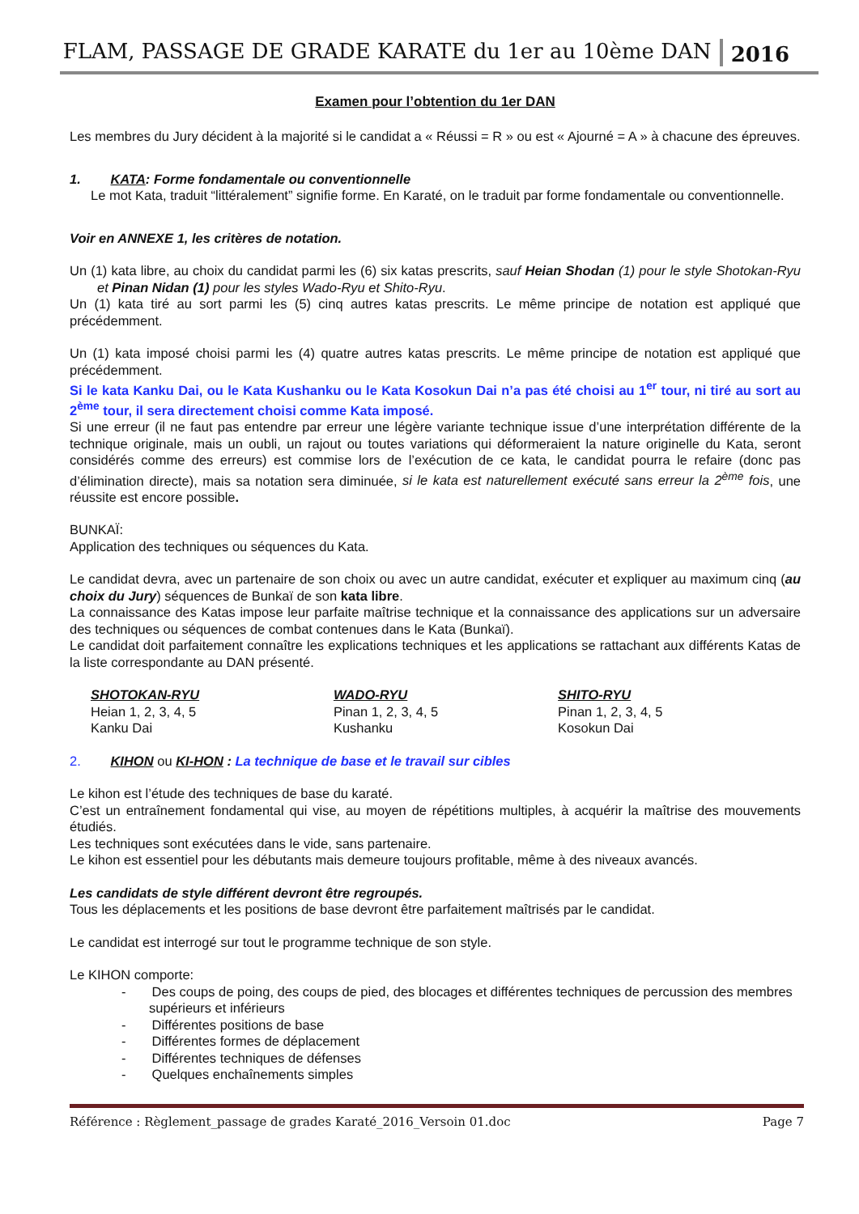FLAM, PASSAGE DE GRADE KARATE du 1er au 10ème DAN 2016
Examen pour l’obtention du 1er DAN
Les membres du Jury décident à la majorité si le candidat a « Réussi = R » ou est « Ajourné = A » à chacune des épreuves.
1. KATA: Forme fondamentale ou conventionnelle
Le mot Kata, traduit “littéralement” signifie forme. En Karaté, on le traduit par forme fondamentale ou conventionnelle.
Voir en ANNEXE 1, les critères de notation.
Un (1) kata libre, au choix du candidat parmi les (6) six katas prescrits, sauf Heian Shodan (1) pour le style Shotokan-Ryu et Pinan Nidan (1) pour les styles Wado-Ryu et Shito-Ryu.
Un (1) kata tiré au sort parmi les (5) cinq autres katas prescrits. Le même principe de notation est appliqué que précédemment.
Un (1) kata imposé choisi parmi les (4) quatre autres katas prescrits. Le même principe de notation est appliqué que précédemment.
Si le kata Kanku Dai, ou le Kata Kushanku ou le Kata Kosokun Dai n’a pas été choisi au 1<sup>er</sup> tour, ni tiré au sort au 2<sup>ème</sup> tour, il sera directement choisi comme Kata imposé.
Si une erreur (il ne faut pas entendre par erreur une légère variante technique issue d’une interprétation différente de la technique originale, mais un oubli, un rajout ou toutes variations qui déformeraient la nature originelle du Kata, seront considérés comme des erreurs) est commise lors de l’exécution de ce kata, le candidat pourra le refaire (donc pas d’élimination directe), mais sa notation sera diminuée, si le kata est naturellement exécuté sans erreur la 2<sup>ème</sup> fois, une réussite est encore possible.
BUNKAÏ:
Application des techniques ou séquences du Kata.
Le candidat devra, avec un partenaire de son choix ou avec un autre candidat, exécuter et expliquer au maximum cinq (au choix du Jury) séquences de Bunkaï de son kata libre.
La connaissance des Katas impose leur parfaite maîtrise technique et la connaissance des applications sur un adversaire des techniques ou séquences de combat contenues dans le Kata (Bunkaï).
Le candidat doit parfaitement connaître les explications techniques et les applications se rattachant aux différents Katas de la liste correspondante au DAN présenté.
SHOTOKAN-RYU
Heian 1, 2, 3, 4, 5
Kanku Dai
WADO-RYU
Pinan 1, 2, 3, 4, 5
Kushanku
SHITO-RYU
Pinan 1, 2, 3, 4, 5
Kosokun Dai
2. KIHON ou KI-HON : La technique de base et le travail sur cibles
Le kihon est l’étude des techniques de base du karaté.
C’est un entraînement fondamental qui vise, au moyen de répétitions multiples, à acquérir la maîtrise des mouvements étudiés.
Les techniques sont exécutées dans le vide, sans partenaire.
Le kihon est essentiel pour les débutants mais demeure toujours profitable, même à des niveaux avancés.
Les candidats de style différent devront être regroupés.
Tous les déplacements et les positions de base devront être parfaitement maîtrisés par le candidat.
Le candidat est interrogé sur tout le programme technique de son style.
Le KIHON comporte:
- Des coups de poing, des coups de pied, des blocages et différentes techniques de percussion des membres supérieurs et inférieurs
- Différentes positions de base
- Différentes formes de déplacement
- Différentes techniques de défenses
- Quelques enchaînements simples
Référence : Règlement_passage de grades Karaté_2016_Versoin 01.doc Page 7